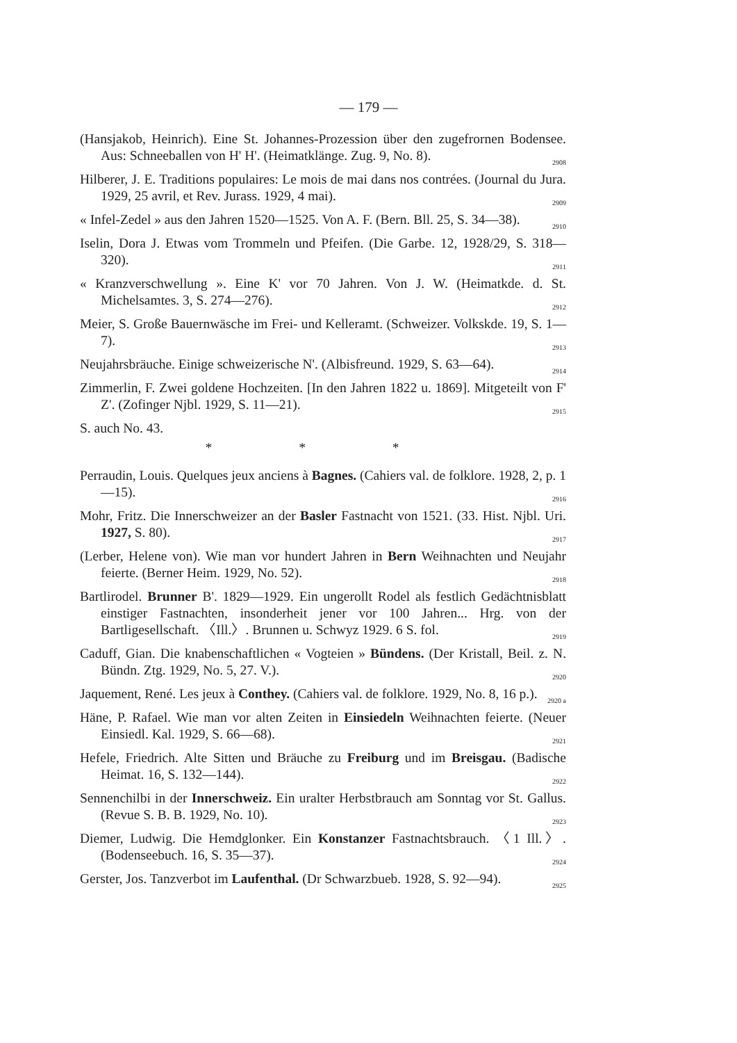— 179 —
(Hansjakob, Heinrich). Eine St. Johannes-Prozession über den zugefrornen Bodensee. Aus: Schneeballen von H' H'. (Heimatklänge. Zug. 9, No. 8). 2908
Hilberer, J. E. Traditions populaires: Le mois de mai dans nos contrées. (Journal du Jura. 1929, 25 avril, et Rev. Jurass. 1929, 4 mai). 2909
« Infel-Zedel » aus den Jahren 1520—1525. Von A. F. (Bern. Bll. 25, S. 34—38). 2910
Iselin, Dora J. Etwas vom Trommeln und Pfeifen. (Die Garbe. 12, 1928/29, S. 318—320). 2911
« Kranzverschwellung ». Eine K' vor 70 Jahren. Von J. W. (Heimatkde. d. St. Michelsamtes. 3, S. 274—276). 2912
Meier, S. Große Bauernwäsche im Frei- und Kelleramt. (Schweizer. Volkskde. 19, S. 1—7). 2913
Neujahrsbräuche. Einige schweizerische N'. (Albisfreund. 1929, S. 63—64). 2914
Zimmerlin, F. Zwei goldene Hochzeiten. [In den Jahren 1822 u. 1869]. Mitgeteilt von F' Z'. (Zofinger Njbl. 1929, S. 11—21). 2915
S. auch No. 43.
* * *
Perraudin, Louis. Quelques jeux anciens à Bagnes. (Cahiers val. de folklore. 1928, 2, p. 1—15). 2916
Mohr, Fritz. Die Innerschweizer an der Basler Fastnacht von 1521. (33. Hist. Njbl. Uri. 1927, S. 80). 2917
(Lerber, Helene von). Wie man vor hundert Jahren in Bern Weihnachten und Neujahr feierte. (Berner Heim. 1929, No. 52). 2918
Bartlirodel. Brunner B'. 1829—1929. Ein ungerollt Rodel als festlich Gedächtnisblatt einstiger Fastnachten, insonderheit jener vor 100 Jahren... Hrg. von der Bartligesellschaft. 〈Ill.〉. Brunnen u. Schwyz 1929. 6 S. fol. 2919
Caduff, Gian. Die knabenschaftlichen « Vogteien » Bündens. (Der Kristall, Beil. z. N. Bündn. Ztg. 1929, No. 5, 27. V.). 2920
Jaquement, René. Les jeux à Conthey. (Cahiers val. de folklore. 1929, No. 8, 16 p.). 2920 a
Häne, P. Rafael. Wie man vor alten Zeiten in Einsiedeln Weihnachten feierte. (Neuer Einsiedl. Kal. 1929, S. 66—68). 2921
Hefele, Friedrich. Alte Sitten und Bräuche zu Freiburg und im Breisgau. (Badische Heimat. 16, S. 132—144). 2922
Sennenchilbi in der Innerschweiz. Ein uralter Herbstbrauch am Sonntag vor St. Gallus. (Revue S. B. B. 1929, No. 10). 2923
Diemer, Ludwig. Die Hemdglonker. Ein Konstanzer Fastnachtsbrauch. 〈1 Ill.〉. (Bodenseebuch. 16, S. 35—37). 2924
Gerster, Jos. Tanzverbot im Laufenthal. (Dr Schwarzbueb. 1928, S. 92—94). 2925